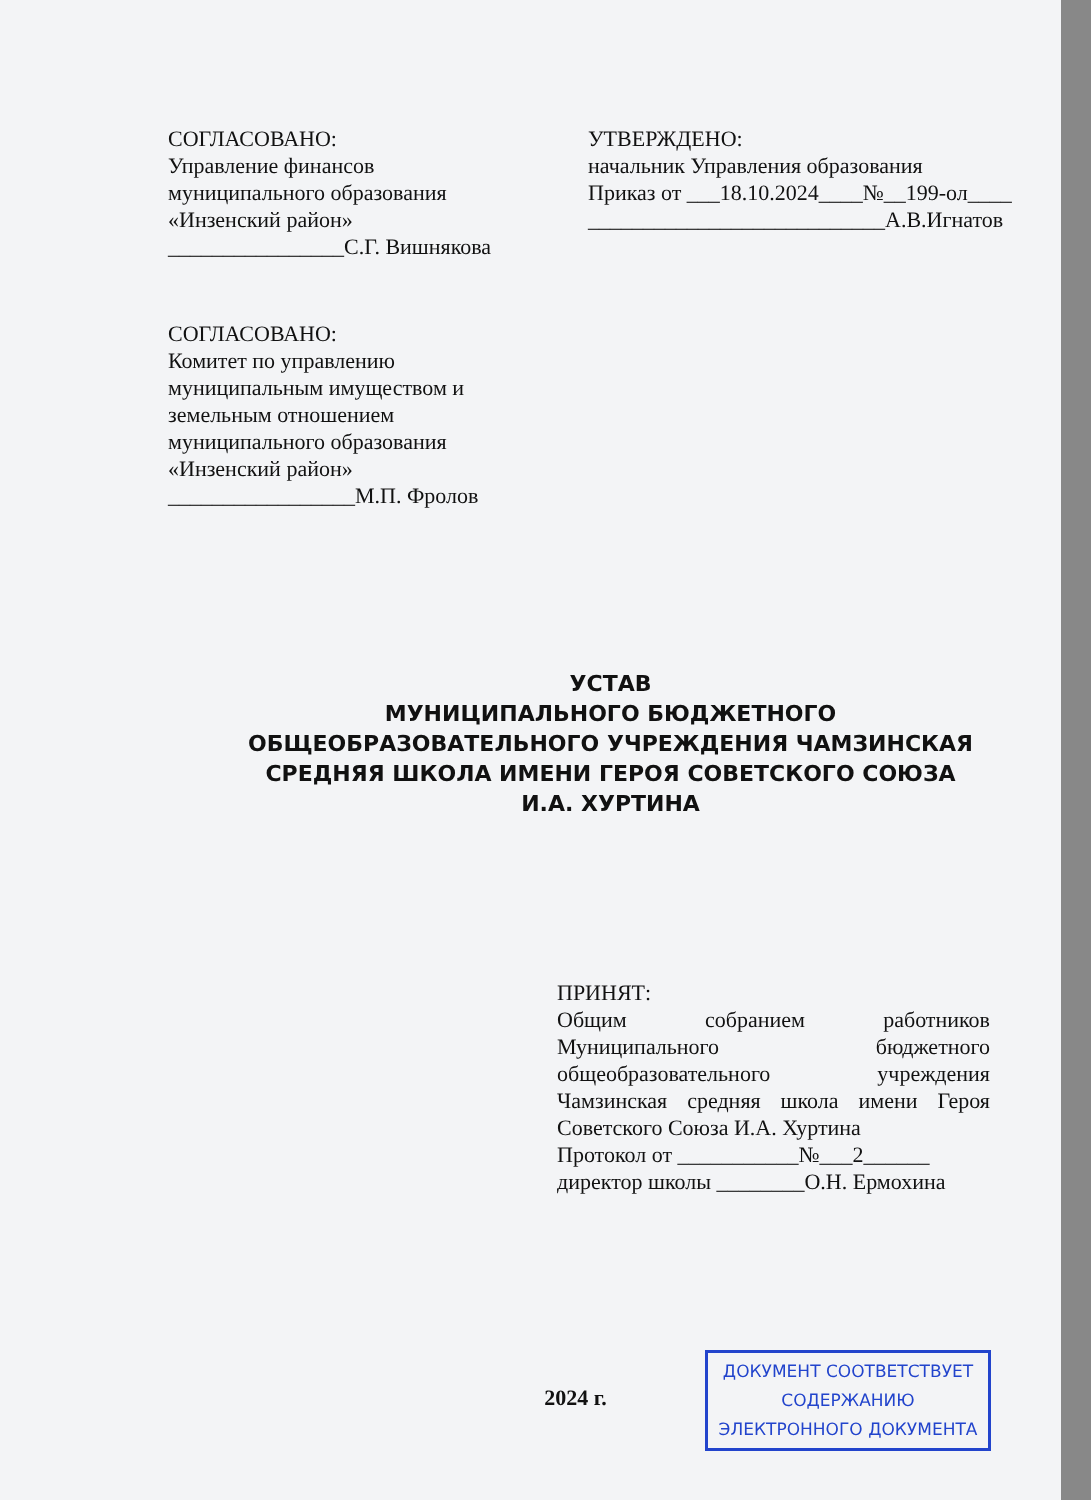СОГЛАСОВАНО:
Управление финансов
муниципального образования
«Инзенский район»
________________С.Г. Вишнякова
УТВЕРЖДЕНО:
начальник Управления образования
Приказ от ___18.10.2024____№__199-ол____
___________________________А.В.Игнатов
СОГЛАСОВАНО:
Комитет по управлению
муниципальным имуществом и
земельным отношением
муниципального образования
«Инзенский район»
_________________М.П. Фролов
УСТАВ
МУНИЦИПАЛЬНОГО БЮДЖЕТНОГО
ОБЩЕОБРАЗОВАТЕЛЬНОГО УЧРЕЖДЕНИЯ ЧАМЗИНСКАЯ
СРЕДНЯЯ ШКОЛА ИМЕНИ ГЕРОЯ СОВЕТСКОГО СОЮЗА
И.А. ХУРТИНА
ПРИНЯТ:
Общим собранием работников Муниципального бюджетного общеобразовательного учреждения Чамзинская средняя школа имени Героя Советского Союза И.А. Хуртина
Протокол от ___________№___2______
директор школы ________О.Н. Ермохина
2024 г.
ДОКУМЕНТ СООТВЕТСТВУЕТ
СОДЕРЖАНИЮ
ЭЛЕКТРОННОГО ДОКУМЕНТА